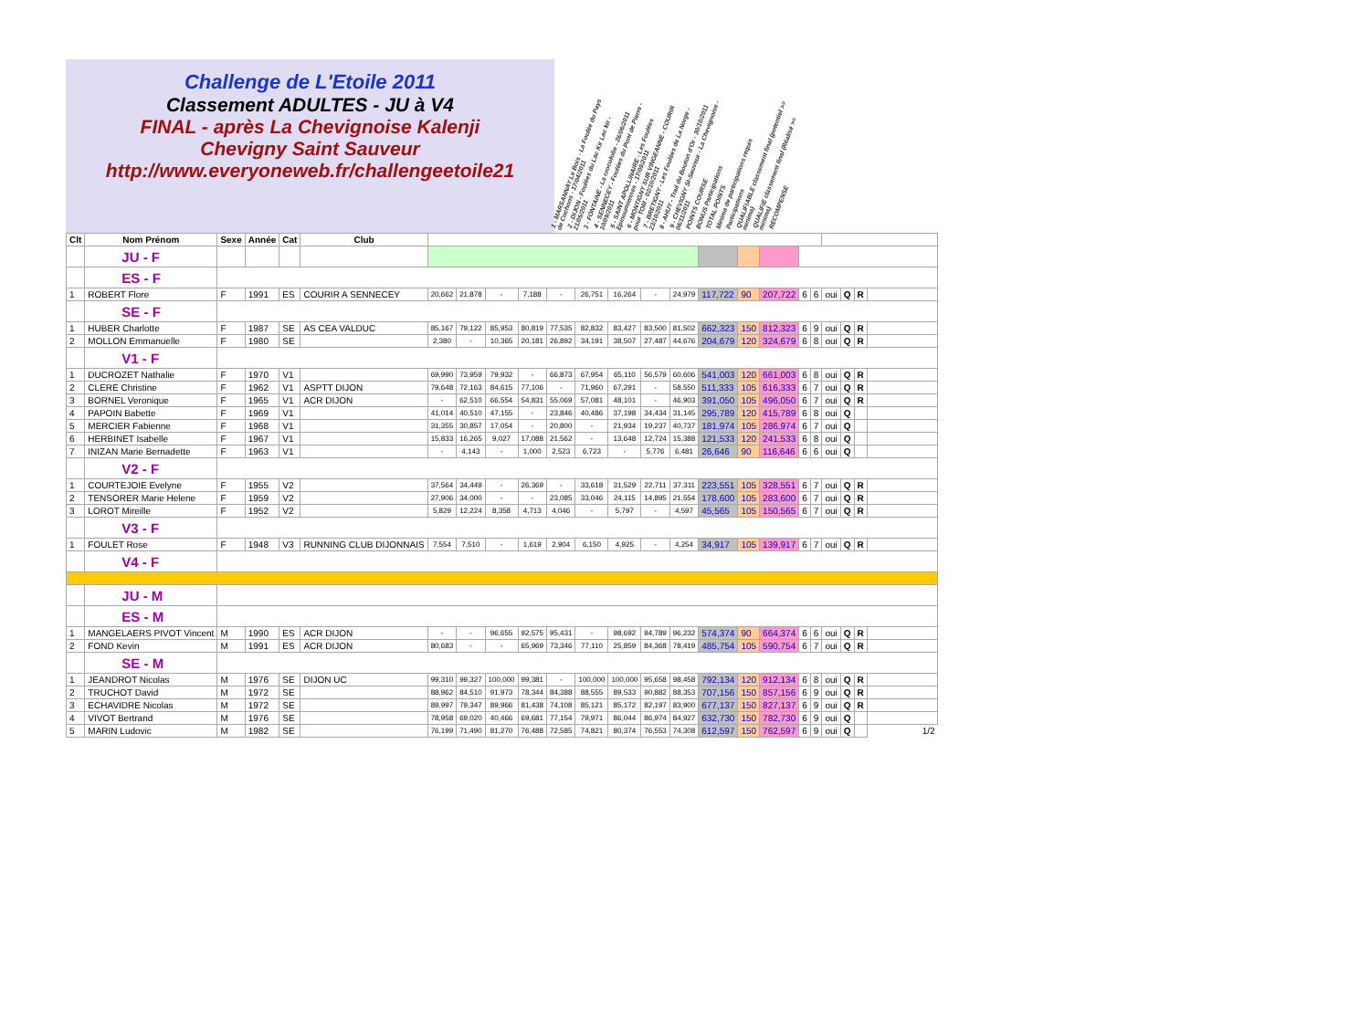Challenge de L'Etoile 2011
Classement ADULTES - JU à V4
FINAL - après La Chevignoise Kalenji
Chevigny Saint Sauveur
http://www.everyoneweb.fr/challengeetoile21
1 - MARSANNAY Le Bois - La Foulée du Pays de Cochons - 17/04/2011 2 - DIJON - Foulées du Lac Kir Lac kir - 21/05/2011 3 - FONTAINE - La crocofolie - 26/06/2011 4 - SENNECEY - Foulées du Pont de Pierre - 10/09/2011 5 - SAINT APOLLINAIRE - Les Foulées Epinoumiennes - 17/09/2011 6 - MONTIGNY SUR VINGEANNE - COURIR pour TOM - 02/10/2011 7 - BRETIGNY - Les Foulées de La Norge - 23/10/2011 8 - AHUY - Trail du Bouton d'Or - 30/10/2011 9 - CHEVIGNY St-Sauveur - La Chevignoise - 06/11/2011 POINTS COURSE BONUS Participations TOTAL POINTS Minima de participations requis Participations QUALIFIABLE classement final (potentiel >= minima) QUALIFIE classement final (Réalisé >= minima) RECOMPENSE
| Clt | Nom Prénom | Sexe | Année | Cat | Club | | | | | | | | | | | | | | | | | | |
| --- | --- | --- | --- | --- | --- | --- | --- | --- | --- | --- | --- | --- | --- | --- | --- | --- | --- | --- | --- | --- | --- | --- | --- |
| | JU - F | | | | | | | | | | | | | | | | | | | | | | |
| | ES - F | | | | | | | | | | | | | | | | | | | | | | |
| 1 | ROBERT Flore | F | 1991 | ES | COURIR A SENNECEY | 20,662 | 21,878 | - | 7,188 | - | 26,751 | 16,264 | - | 24,979 | 117,722 | 90 | 207,722 | 6 | 6 | oui | Q | R | |
| | SE - F | | | | | | | | | | | | | | | | | | | | | | |
| 1 | HUBER Charlotte | F | 1987 | SE | AS CEA VALDUC | 85,167 | 79,122 | 85,953 | 80,819 | 77,535 | 82,832 | 83,427 | 83,500 | 81,502 | 662,323 | 150 | 812,323 | 6 | 9 | oui | Q | R | |
| 2 | MOLLON Emmanuelle | F | 1980 | SE | | 2,380 | - | 10,365 | 20,181 | 26,892 | 34,191 | 38,507 | 27,487 | 44,676 | 204,679 | 120 | 324,679 | 6 | 8 | oui | Q | R | |
| | V1 - F | | | | | | | | | | | | | | | | | | | | | | |
| 1 | DUCROZET Nathalie | F | 1970 | V1 | | 69,990 | 73,959 | 79,932 | - | 66,873 | 67,954 | 65,110 | 56,579 | 60,606 | 541,003 | 120 | 661,003 | 6 | 8 | oui | Q | R | |
| 2 | CLERE Christine | F | 1962 | V1 | ASPTT DIJON | 79,648 | 72,163 | 84,615 | 77,106 | - | 71,960 | 67,291 | - | 58,550 | 511,333 | 105 | 616,333 | 6 | 7 | oui | Q | R | |
| 3 | BORNEL Veronique | F | 1965 | V1 | ACR DIJON | - | 62,510 | 66,554 | 54,831 | 55,069 | 57,081 | 48,101 | - | 46,903 | 391,050 | 105 | 496,050 | 6 | 7 | oui | Q | R | |
| 4 | PAPOIN Babette | F | 1969 | V1 | | 41,014 | 40,510 | 47,155 | - | 23,846 | 40,486 | 37,198 | 34,434 | 31,145 | 295,789 | 120 | 415,789 | 6 | 8 | oui | Q | | |
| 5 | MERCIER Fabienne | F | 1968 | V1 | | 31,355 | 30,857 | 17,054 | - | 20,800 | - | 21,934 | 19,237 | 40,737 | 181,974 | 105 | 286,974 | 6 | 7 | oui | Q | | |
| 6 | HERBINET Isabelle | F | 1967 | V1 | | 15,833 | 16,265 | 9,027 | 17,088 | 21,562 | - | 13,648 | 12,724 | 15,388 | 121,533 | 120 | 241,533 | 6 | 8 | oui | Q | | |
| 7 | INIZAN Marie Bernadette | F | 1963 | V1 | | - | 4,143 | - | 1,000 | 2,523 | 6,723 | - | 5,776 | 6,481 | 26,646 | 90 | 116,646 | 6 | 6 | oui | Q | | |
| | V2 - F | | | | | | | | | | | | | | | | | | | | | | |
| 1 | COURTEJOIE Evelyne | F | 1955 | V2 | | 37,564 | 34,449 | - | 26,369 | - | 33,618 | 31,529 | 22,711 | 37,311 | 223,551 | 105 | 328,551 | 6 | 7 | oui | Q | R | |
| 2 | TENSORER Marie Helene | F | 1959 | V2 | | 27,906 | 34,000 | - | - | 23,085 | 33,046 | 24,115 | 14,895 | 21,554 | 178,600 | 105 | 283,600 | 6 | 7 | oui | Q | R | |
| 3 | LOROT Mireille | F | 1952 | V2 | | 5,829 | 12,224 | 8,358 | 4,713 | 4,046 | - | 5,797 | - | 4,597 | 45,565 | 105 | 150,565 | 6 | 7 | oui | Q | R | |
| | V3 - F | | | | | | | | | | | | | | | | | | | | | | |
| 1 | FOULET Rose | F | 1948 | V3 | RUNNING CLUB DIJONNAIS | 7,554 | 7,510 | - | 1,619 | 2,904 | 6,150 | 4,925 | - | 4,254 | 34,917 | 105 | 139,917 | 6 | 7 | oui | Q | R | |
| | V4 - F | | | | | | | | | | | | | | | | | | | | | | |
| | JU - M | | | | | | | | | | | | | | | | | | | | | | |
| | ES - M | | | | | | | | | | | | | | | | | | | | | | |
| 1 | MANGELAERS PIVOT Vincent | M | 1990 | ES | ACR DIJON | - | - | 96,655 | 92,575 | 95,431 | - | 98,692 | 94,789 | 96,232 | 574,374 | 90 | 664,374 | 6 | 6 | oui | Q | R | |
| 2 | FOND Kevin | M | 1991 | ES | ACR DIJON | 80,683 | - | - | 65,969 | 73,346 | 77,110 | 25,859 | 84,368 | 78,419 | 485,754 | 105 | 590,754 | 6 | 7 | oui | Q | R | |
| | SE - M | | | | | | | | | | | | | | | | | | | | | | |
| 1 | JEANDROT Nicolas | M | 1976 | SE | DIJON UC | 99,310 | 99,327 | 100,000 | 99,381 | - | 100,000 | 100,000 | 95,658 | 98,458 | 792,134 | 120 | 912,134 | 6 | 8 | oui | Q | R | |
| 2 | TRUCHOT David | M | 1972 | SE | | 88,962 | 84,510 | 91,973 | 78,344 | 84,388 | 88,555 | 89,533 | 90,882 | 88,353 | 707,156 | 150 | 857,156 | 6 | 9 | oui | Q | R | |
| 3 | ECHAVIDRE Nicolas | M | 1972 | SE | | 89,997 | 79,347 | 89,966 | 81,438 | 74,108 | 85,121 | 85,172 | 82,197 | 83,900 | 677,137 | 150 | 827,137 | 6 | 9 | oui | Q | R | |
| 4 | VIVOT Bertrand | M | 1976 | SE | | 78,958 | 69,020 | 40,466 | 69,681 | 77,154 | 79,971 | 86,044 | 86,974 | 84,927 | 632,730 | 150 | 782,730 | 6 | 9 | oui | Q | | |
| 5 | MARIN Ludovic | M | 1982 | SE | | 76,199 | 71,490 | 81,270 | 76,488 | 72,585 | 74,821 | 80,374 | 76,553 | 74,308 | 612,597 | 150 | 762,597 | 6 | 9 | oui | Q | | 1/2 |